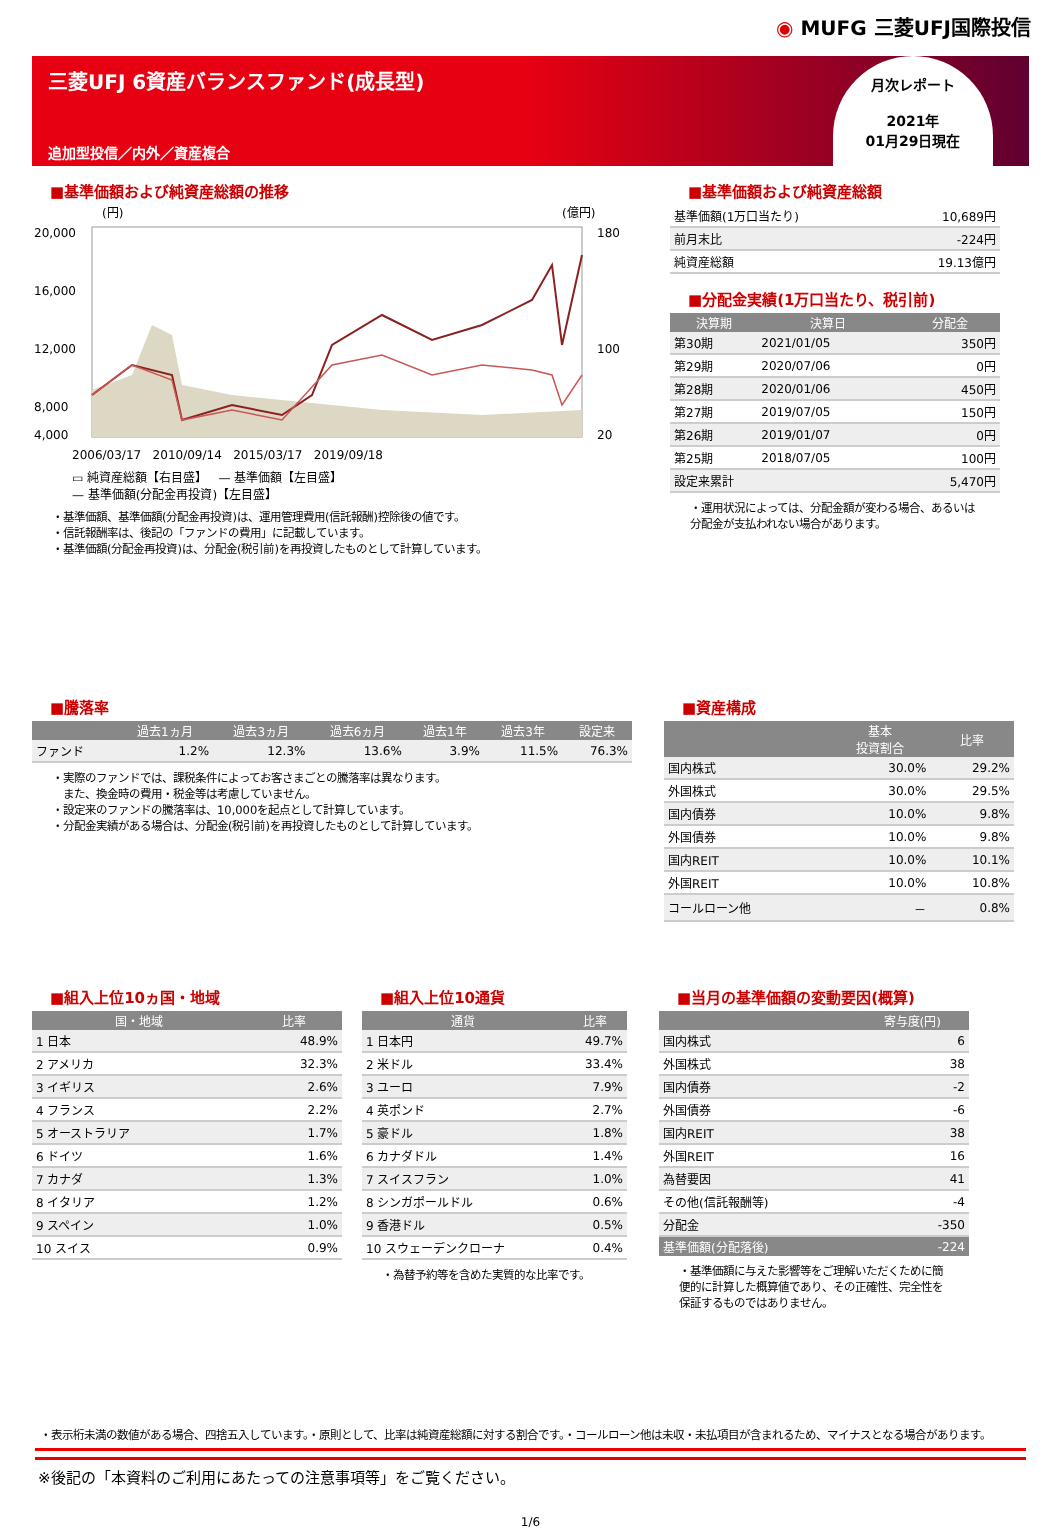◉ MUFG 三菱UFJ国際投信
三菱UFJ 6資産バランスファンド(成長型)
追加型投信／内外／資産複合
月次レポート
2021年
01月29日現在
■基準価額および純資産総額の推移
(円)
(億円)
20,000
16,000
12,000
8,000
4,000
180
100
20
2006/03/17 2010/09/14 2015/03/17 2019/09/18
▭ 純資産総額【右目盛】 — 基準価額【左目盛】
— 基準価額(分配金再投資)【左目盛】
・基準価額、基準価額(分配金再投資)は、運用管理費用(信託報酬)控除後の値です。
・信託報酬率は、後記の「ファンドの費用」に記載しています。
・基準価額(分配金再投資)は、分配金(税引前)を再投資したものとして計算しています。
■基準価額および純資産総額
| 基準価額(1万口当たり) | 10,689円 |
| 前月末比 | -224円 |
| 純資産総額 | 19.13億円 |
■分配金実績(1万口当たり、税引前)
| 決算期 | 決算日 | 分配金 |
| --- | --- | --- |
| 第30期 | 2021/01/05 | 350円 |
| 第29期 | 2020/07/06 | 0円 |
| 第28期 | 2020/01/06 | 450円 |
| 第27期 | 2019/07/05 | 150円 |
| 第26期 | 2019/01/07 | 0円 |
| 第25期 | 2018/07/05 | 100円 |
| 設定来累計 | | 5,470円 |
・運用状況によっては、分配金額が変わる場合、あるいは分配金が支払われない場合があります。
■騰落率
| | 過去1ヵ月 | 過去3ヵ月 | 過去6ヵ月 | 過去1年 | 過去3年 | 設定来 |
| --- | --- | --- | --- | --- | --- | --- |
| ファンド | 1.2% | 12.3% | 13.6% | 3.9% | 11.5% | 76.3% |
・実際のファンドでは、課税条件によってお客さまごとの騰落率は異なります。
　また、換金時の費用・税金等は考慮していません。
・設定来のファンドの騰落率は、10,000を起点として計算しています。
・分配金実績がある場合は、分配金(税引前)を再投資したものとして計算しています。
■資産構成
| | 基本 投資割合 | 比率 |
| --- | --- | --- |
| 国内株式 | 30.0% | 29.2% |
| 外国株式 | 30.0% | 29.5% |
| 国内債券 | 10.0% | 9.8% |
| 外国債券 | 10.0% | 9.8% |
| 国内REIT | 10.0% | 10.1% |
| 外国REIT | 10.0% | 10.8% |
| コールローン他 | － | 0.8% |
■組入上位10ヵ国・地域
| 国・地域 | 比率 |
| --- | --- |
| 1 日本 | 48.9% |
| 2 アメリカ | 32.3% |
| 3 イギリス | 2.6% |
| 4 フランス | 2.2% |
| 5 オーストラリア | 1.7% |
| 6 ドイツ | 1.6% |
| 7 カナダ | 1.3% |
| 8 イタリア | 1.2% |
| 9 スペイン | 1.0% |
| 10 スイス | 0.9% |
■組入上位10通貨
| 通貨 | 比率 |
| --- | --- |
| 1 日本円 | 49.7% |
| 2 米ドル | 33.4% |
| 3 ユーロ | 7.9% |
| 4 英ポンド | 2.7% |
| 5 豪ドル | 1.8% |
| 6 カナダドル | 1.4% |
| 7 スイスフラン | 1.0% |
| 8 シンガポールドル | 0.6% |
| 9 香港ドル | 0.5% |
| 10 スウェーデンクローナ | 0.4% |
・為替予約等を含めた実質的な比率です。
■当月の基準価額の変動要因(概算)
| | 寄与度(円) |
| --- | --- |
| 国内株式 | 6 |
| 外国株式 | 38 |
| 国内債券 | -2 |
| 外国債券 | -6 |
| 国内REIT | 38 |
| 外国REIT | 16 |
| 為替要因 | 41 |
| その他(信託報酬等) | -4 |
| 分配金 | -350 |
| 基準価額(分配落後) | -224 |
・基準価額に与えた影響等をご理解いただくために簡便的に計算した概算値であり、その正確性、完全性を保証するものではありません。
・表示桁未満の数値がある場合、四捨五入しています。・原則として、比率は純資産総額に対する割合です。・コールローン他は未収・未払項目が含まれるため、マイナスとなる場合があります。
※後記の「本資料のご利用にあたっての注意事項等」をご覧ください。
1/6